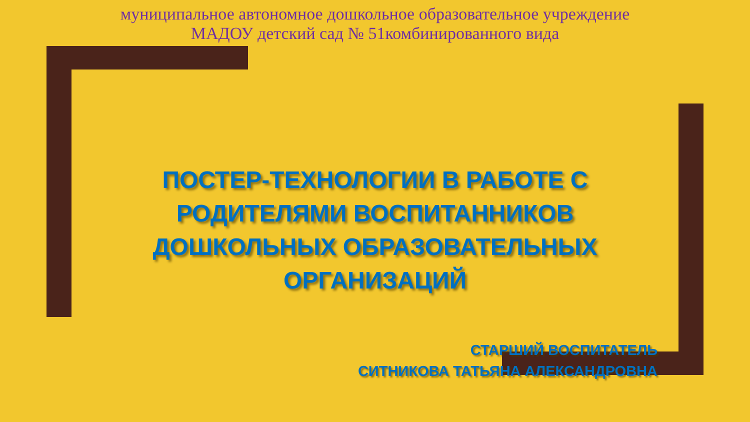муниципальное автономное дошкольное образовательное учреждение
МАДОУ детский сад № 51комбинированного вида
ПОСТЕР-ТЕХНОЛОГИИ В РАБОТЕ С РОДИТЕЛЯМИ ВОСПИТАННИКОВ ДОШКОЛЬНЫХ ОБРАЗОВАТЕЛЬНЫХ ОРГАНИЗАЦИЙ
СТАРШИЙ ВОСПИТАТЕЛЬ
СИТНИКОВА ТАТЬЯНА АЛЕКСАНДРОВНА